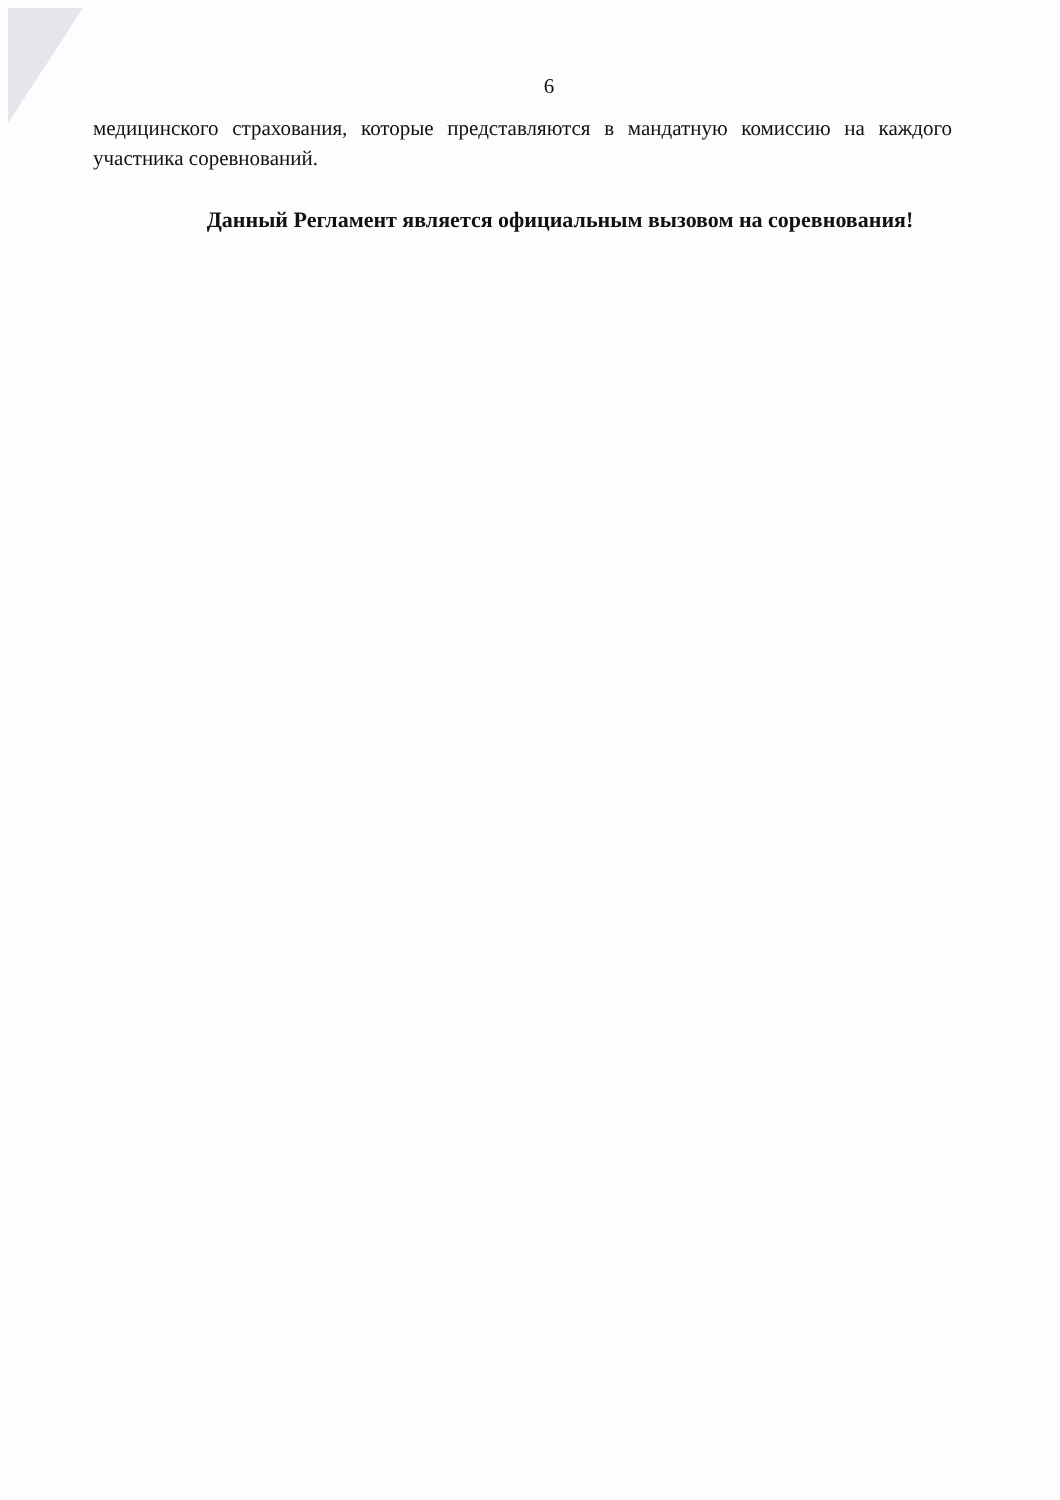6
медицинского страхования, которые представляются в мандатную комиссию на каждого участника соревнований.
Данный Регламент является официальным вызовом на соревнования!